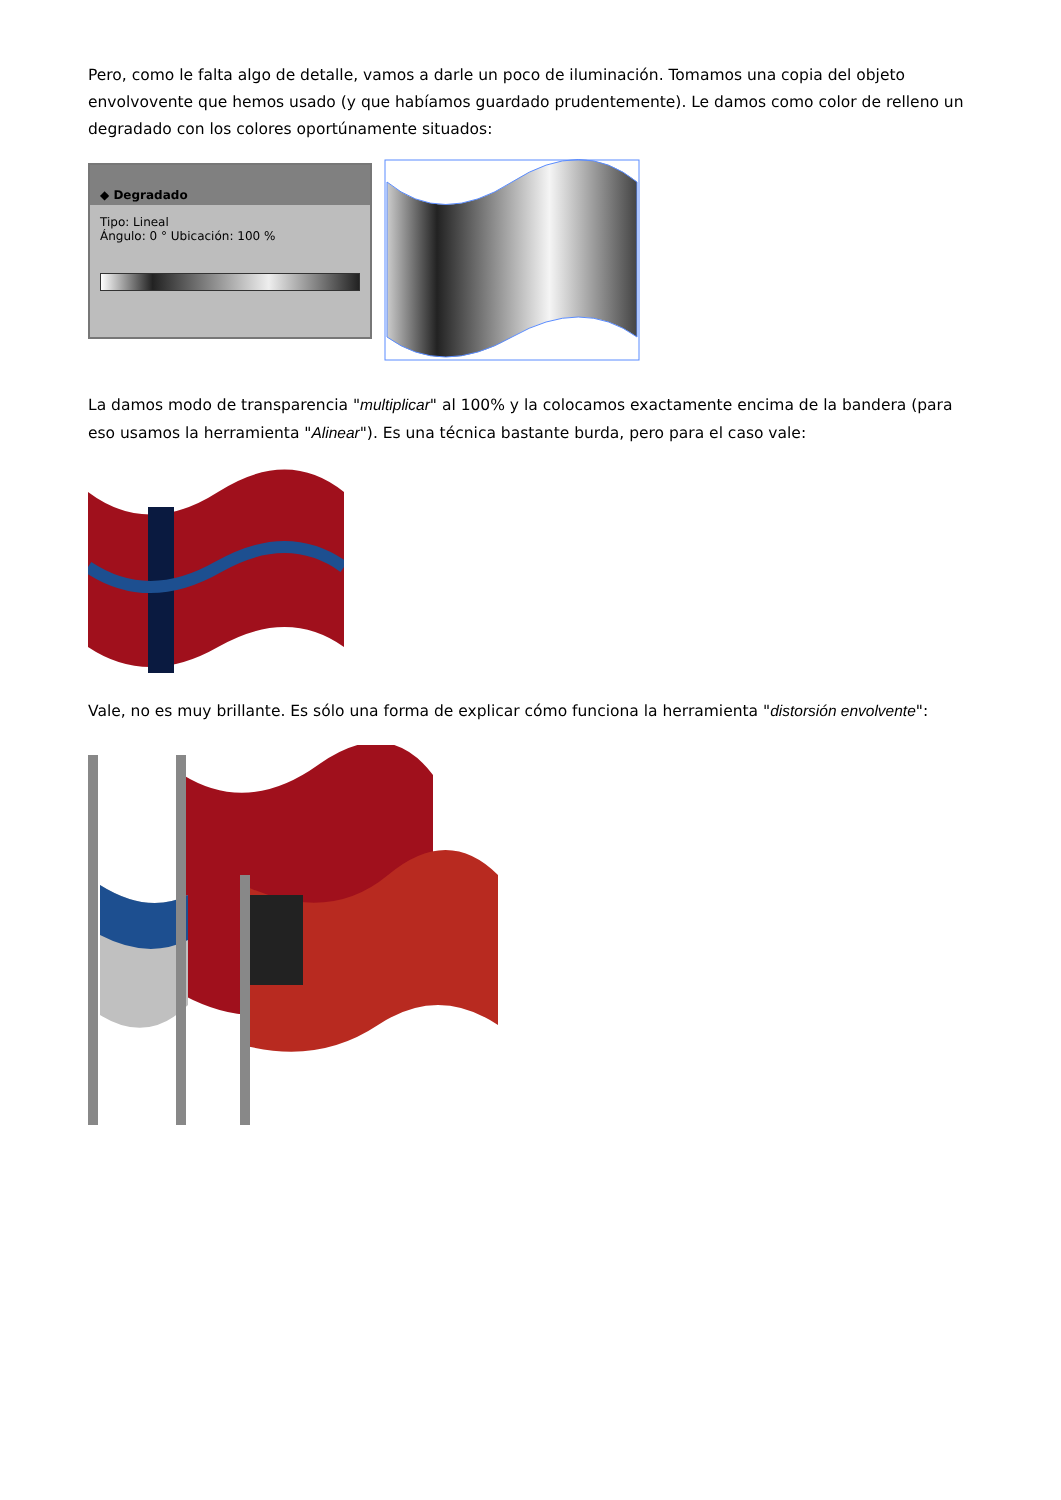Pero, como le falta algo de detalle, vamos a darle un poco de iluminación. Tomamos una copia del objeto envolvovente que hemos usado (y que habíamos guardado prudentemente). Le damos como color de relleno un degradado con los colores oportúnamente situados:
◆ Degradado
Tipo: Lineal
Ángulo: 0 ° Ubicación: 100 %
La damos modo de transparencia "multiplicar" al 100% y la colocamos exactamente encima de la bandera (para eso usamos la herramienta "Alinear"). Es una técnica bastante burda, pero para el caso vale:
Vale, no es muy brillante. Es sólo una forma de explicar cómo funciona la herramienta "distorsión envolvente":